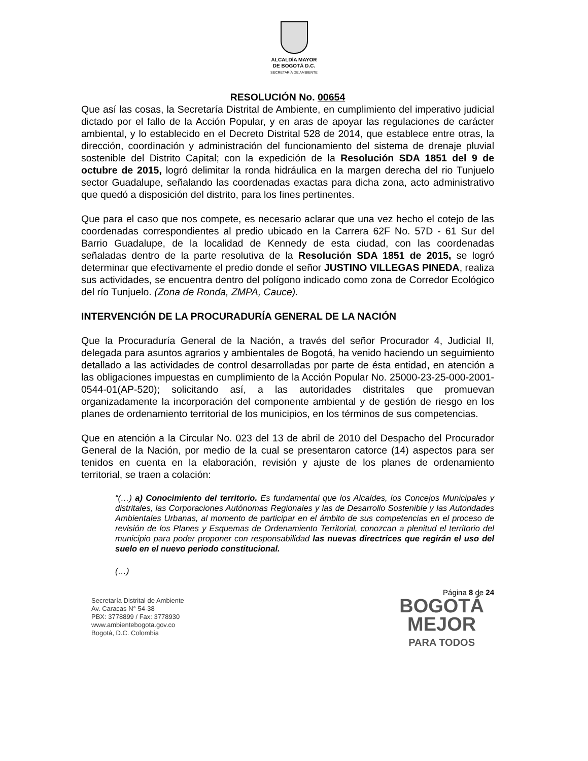ALCALDÍA MAYOR
DE BOGOTÁ D.C.
SECRETARÍA DE AMBIENTE
RESOLUCIÓN No. 00654
Que así las cosas, la Secretaría Distrital de Ambiente, en cumplimiento del imperativo judicial dictado por el fallo de la Acción Popular, y en aras de apoyar las regulaciones de carácter ambiental, y lo establecido en el Decreto Distrital 528 de 2014, que establece entre otras, la dirección, coordinación y administración del funcionamiento del sistema de drenaje pluvial sostenible del Distrito Capital; con la expedición de la Resolución SDA 1851 del 9 de octubre de 2015, logró delimitar la ronda hidráulica en la margen derecha del rio Tunjuelo sector Guadalupe, señalando las coordenadas exactas para dicha zona, acto administrativo que quedó a disposición del distrito, para los fines pertinentes.
Que para el caso que nos compete, es necesario aclarar que una vez hecho el cotejo de las coordenadas correspondientes al predio ubicado en la Carrera 62F No. 57D - 61 Sur del Barrio Guadalupe, de la localidad de Kennedy de esta ciudad, con las coordenadas señaladas dentro de la parte resolutiva de la Resolución SDA 1851 de 2015, se logró determinar que efectivamente el predio donde el señor JUSTINO VILLEGAS PINEDA, realiza sus actividades, se encuentra dentro del polígono indicado como zona de Corredor Ecológico del río Tunjuelo. (Zona de Ronda, ZMPA, Cauce).
INTERVENCIÓN DE LA PROCURADURÍA GENERAL DE LA NACIÓN
Que la Procuraduría General de la Nación, a través del señor Procurador 4, Judicial II, delegada para asuntos agrarios y ambientales de Bogotá, ha venido haciendo un seguimiento detallado a las actividades de control desarrolladas por parte de ésta entidad, en atención a las obligaciones impuestas en cumplimiento de la Acción Popular No. 25000-23-25-000-2001-0544-01(AP-520); solicitando así, a las autoridades distritales que promuevan organizadamente la incorporación del componente ambiental y de gestión de riesgo en los planes de ordenamiento territorial de los municipios, en los términos de sus competencias.
Que en atención a la Circular No. 023 del 13 de abril de 2010 del Despacho del Procurador General de la Nación, por medio de la cual se presentaron catorce (14) aspectos para ser tenidos en cuenta en la elaboración, revisión y ajuste de los planes de ordenamiento territorial, se traen a colación:
“(…) a) Conocimiento del territorio. Es fundamental que los Alcaldes, los Concejos Municipales y distritales, las Corporaciones Autónomas Regionales y las de Desarrollo Sostenible y las Autoridades Ambientales Urbanas, al momento de participar en el ámbito de sus competencias en el proceso de revisión de los Planes y Esquemas de Ordenamiento Territorial, conozcan a plenitud el territorio del municipio para poder proponer con responsabilidad las nuevas directrices que regirán el uso del suelo en el nuevo periodo constitucional.
(…)
Página 8 de 24
Secretaría Distrital de Ambiente
Av. Caracas N° 54-38
PBX: 3778899 / Fax: 3778930
www.ambientebogota.gov.co
Bogotá, D.C. Colombia
BOGOTÁ
MEJOR
PARA TODOS